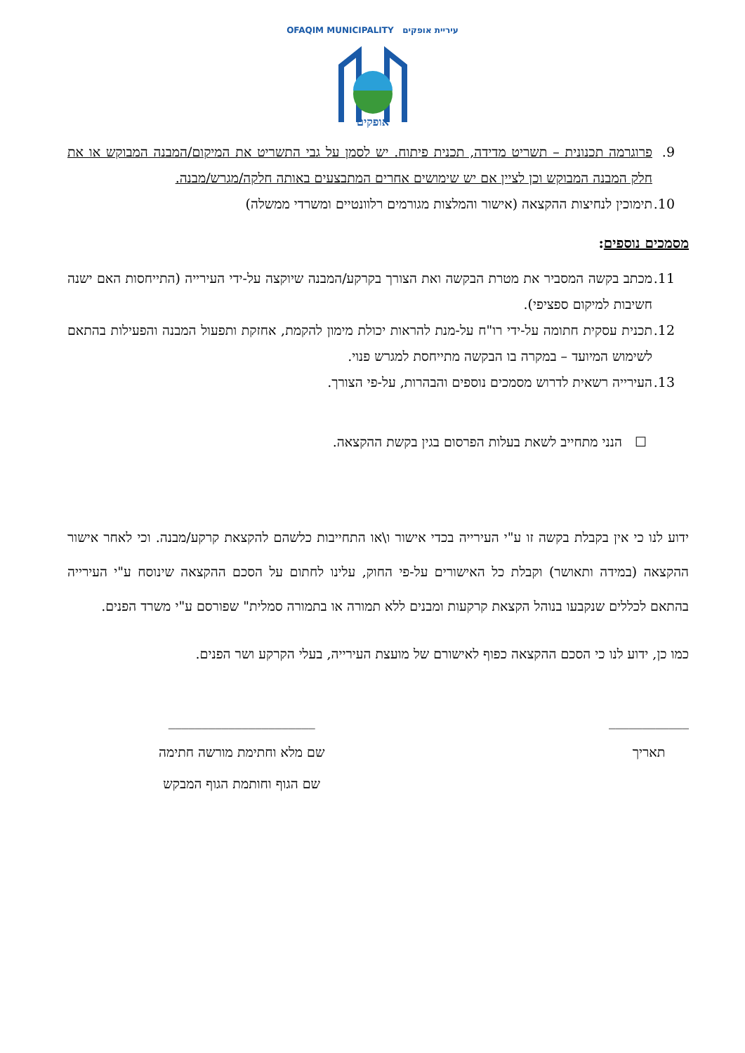עיריית אופקים OFAQIM MUNICIPALITY
אופקים
9. פרוגרמה תכנונית – תשריט מדידה, תכנית פיתוח. יש לסמן על גבי התשריט את המיקום/המבנה המבוקש או את חלק המבנה המבוקש וכן לציין אם יש שימושים אחרים המתבצעים באותה חלקה/מגרש/מבנה.
10. תימוכין לנחיצות ההקצאה (אישור והמלצות מגורמים רלוונטיים ומשרדי ממשלה)
מסמכים נוספים:
11. מכתב בקשה המסביר את מטרת הבקשה ואת הצורך בקרקע/המבנה שיוקצה על-ידי העירייה (התייחסות האם ישנה חשיבות למיקום ספציפי).
12. תכנית עסקית חתומה על-ידי רו"ח על-מנת להראות יכולת מימון להקמת, אחזקת ותפעול המבנה והפעילות בהתאם לשימוש המיועד – במקרה בו הבקשה מתייחסת למגרש פנוי.
13. העירייה רשאית לדרוש מסמכים נוספים והבהרות, על-פי הצורך.
☐ הנני מתחייב לשאת בעלות הפרסום בגין בקשת ההקצאה.
ידוע לנו כי אין בקבלת בקשה זו ע"י העירייה בכדי אישור ו\או התחייבות כלשהם להקצאת קרקע/מבנה. וכי לאחר אישור ההקצאה (במידה ותאושר) וקבלת כל האישורים על-פי החוק, עלינו לחתום על הסכם ההקצאה שינוסח ע"י העירייה בהתאם לכללים שנקבעו בנוהל הקצאת קרקעות ומבנים ללא תמורה או בתמורה סמלית" שפורסם ע"י משרד הפנים.
כמו כן, ידוע לנו כי הסכם ההקצאה כפוף לאישורם של מועצת העירייה, בעלי הקרקע ושר הפנים.
____________
תאריך
______________________
שם מלא וחתימת מורשה חתימה
שם הגוף וחותמת הגוף המבקש